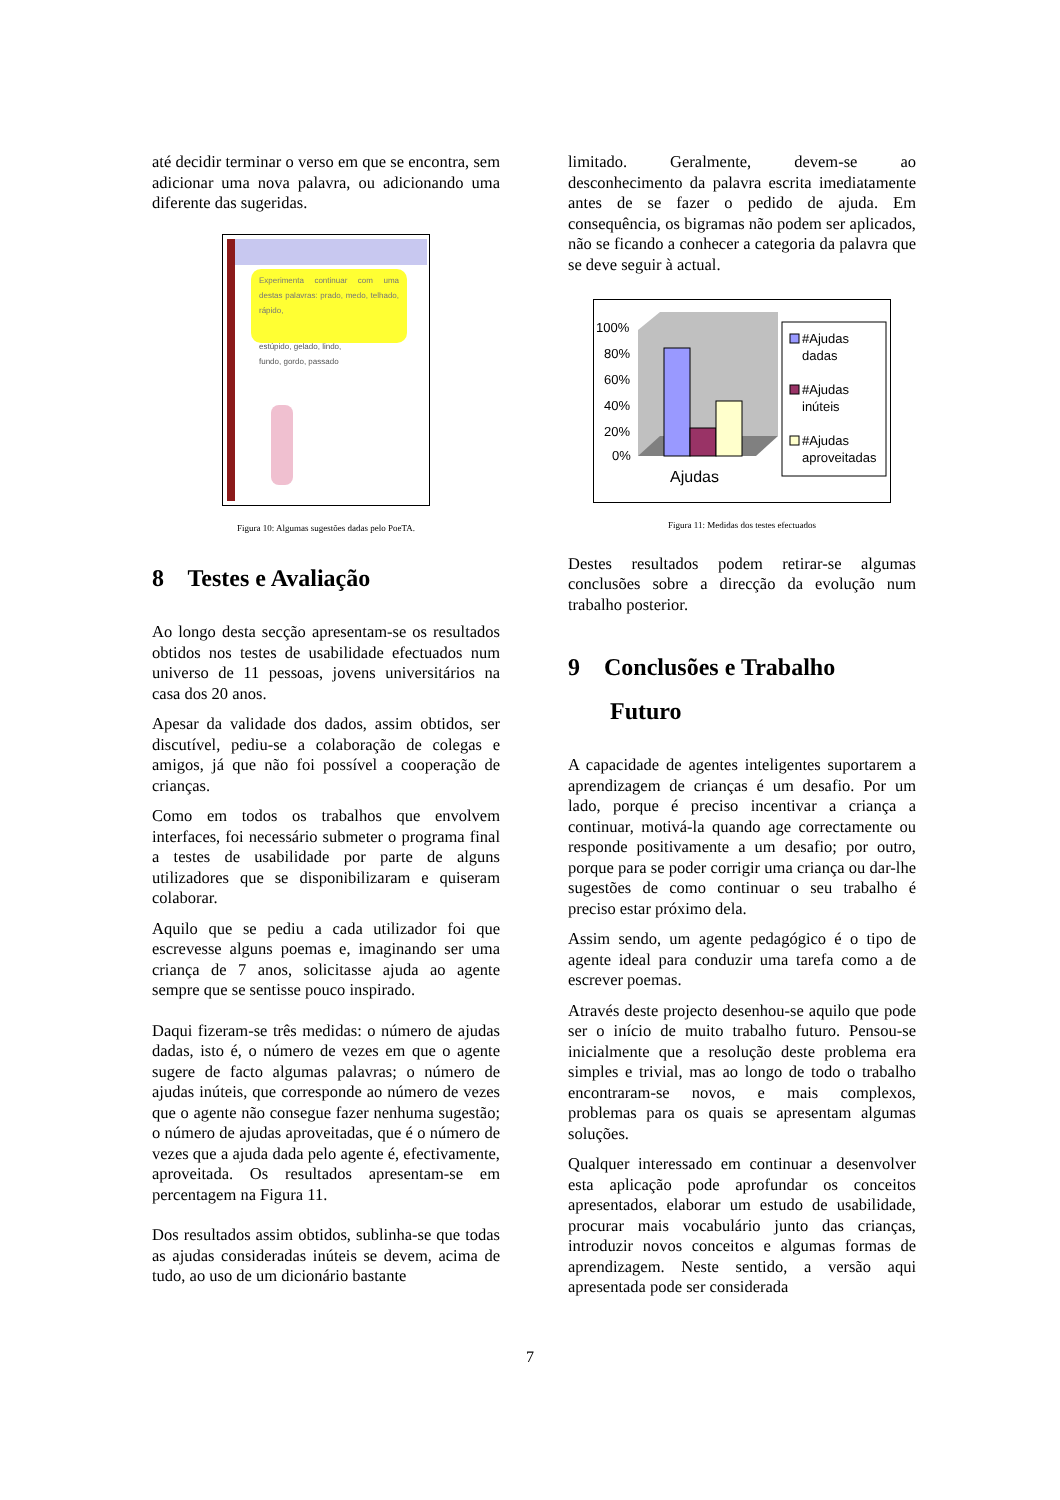até decidir terminar o verso em que se encontra, sem adicionar uma nova palavra, ou adicionando uma diferente das sugeridas.
Experimenta continuar com uma destas palavras: prado, medo, telhado, rápido,
estúpido, gelado, lindo,
fundo, gordo, passado
Figura 10: Algumas sugestões dadas pelo PoeTA.
8 Testes e Avaliação
Ao longo desta secção apresentam-se os resultados obtidos nos testes de usabilidade efectuados num universo de 11 pessoas, jovens universitários na casa dos 20 anos.
Apesar da validade dos dados, assim obtidos, ser discutível, pediu-se a colaboração de colegas e amigos, já que não foi possível a cooperação de crianças.
Como em todos os trabalhos que envolvem interfaces, foi necessário submeter o programa final a testes de usabilidade por parte de alguns utilizadores que se disponibilizaram e quiseram colaborar.
Aquilo que se pediu a cada utilizador foi que escrevesse alguns poemas e, imaginando ser uma criança de 7 anos, solicitasse ajuda ao agente sempre que se sentisse pouco inspirado.
Daqui fizeram-se três medidas: o número de ajudas dadas, isto é, o número de vezes em que o agente sugere de facto algumas palavras; o número de ajudas inúteis, que corresponde ao número de vezes que o agente não consegue fazer nenhuma sugestão; o número de ajudas aproveitadas, que é o número de vezes que a ajuda dada pelo agente é, efectivamente, aproveitada. Os resultados apresentam-se em percentagem na Figura 11.
Dos resultados assim obtidos, sublinha-se que todas as ajudas consideradas inúteis se devem, acima de tudo, ao uso de um dicionário bastante
limitado. Geralmente, devem-se ao desconhecimento da palavra escrita imediatamente antes de se fazer o pedido de ajuda. Em consequência, os bigramas não podem ser aplicados, não se ficando a conhecer a categoria da palavra que se deve seguir à actual.
100%
80%
60%
40%
20%
0%
Ajudas
#Ajudas
dadas
#Ajudas
inúteis
#Ajudas
aproveitadas
Figura 11: Medidas dos testes efectuados
Destes resultados podem retirar-se algumas conclusões sobre a direcção da evolução num trabalho posterior.
9 Conclusões e Trabalho
Futuro
A capacidade de agentes inteligentes suportarem a aprendizagem de crianças é um desafio. Por um lado, porque é preciso incentivar a criança a continuar, motivá-la quando age correctamente ou responde positivamente a um desafio; por outro, porque para se poder corrigir uma criança ou dar-lhe sugestões de como continuar o seu trabalho é preciso estar próximo dela.
Assim sendo, um agente pedagógico é o tipo de agente ideal para conduzir uma tarefa como a de escrever poemas.
Através deste projecto desenhou-se aquilo que pode ser o início de muito trabalho futuro. Pensou-se inicialmente que a resolução deste problema era simples e trivial, mas ao longo de todo o trabalho encontraram-se novos, e mais complexos, problemas para os quais se apresentam algumas soluções.
Qualquer interessado em continuar a desenvolver esta aplicação pode aprofundar os conceitos apresentados, elaborar um estudo de usabilidade, procurar mais vocabulário junto das crianças, introduzir novos conceitos e algumas formas de aprendizagem. Neste sentido, a versão aqui apresentada pode ser considerada
7